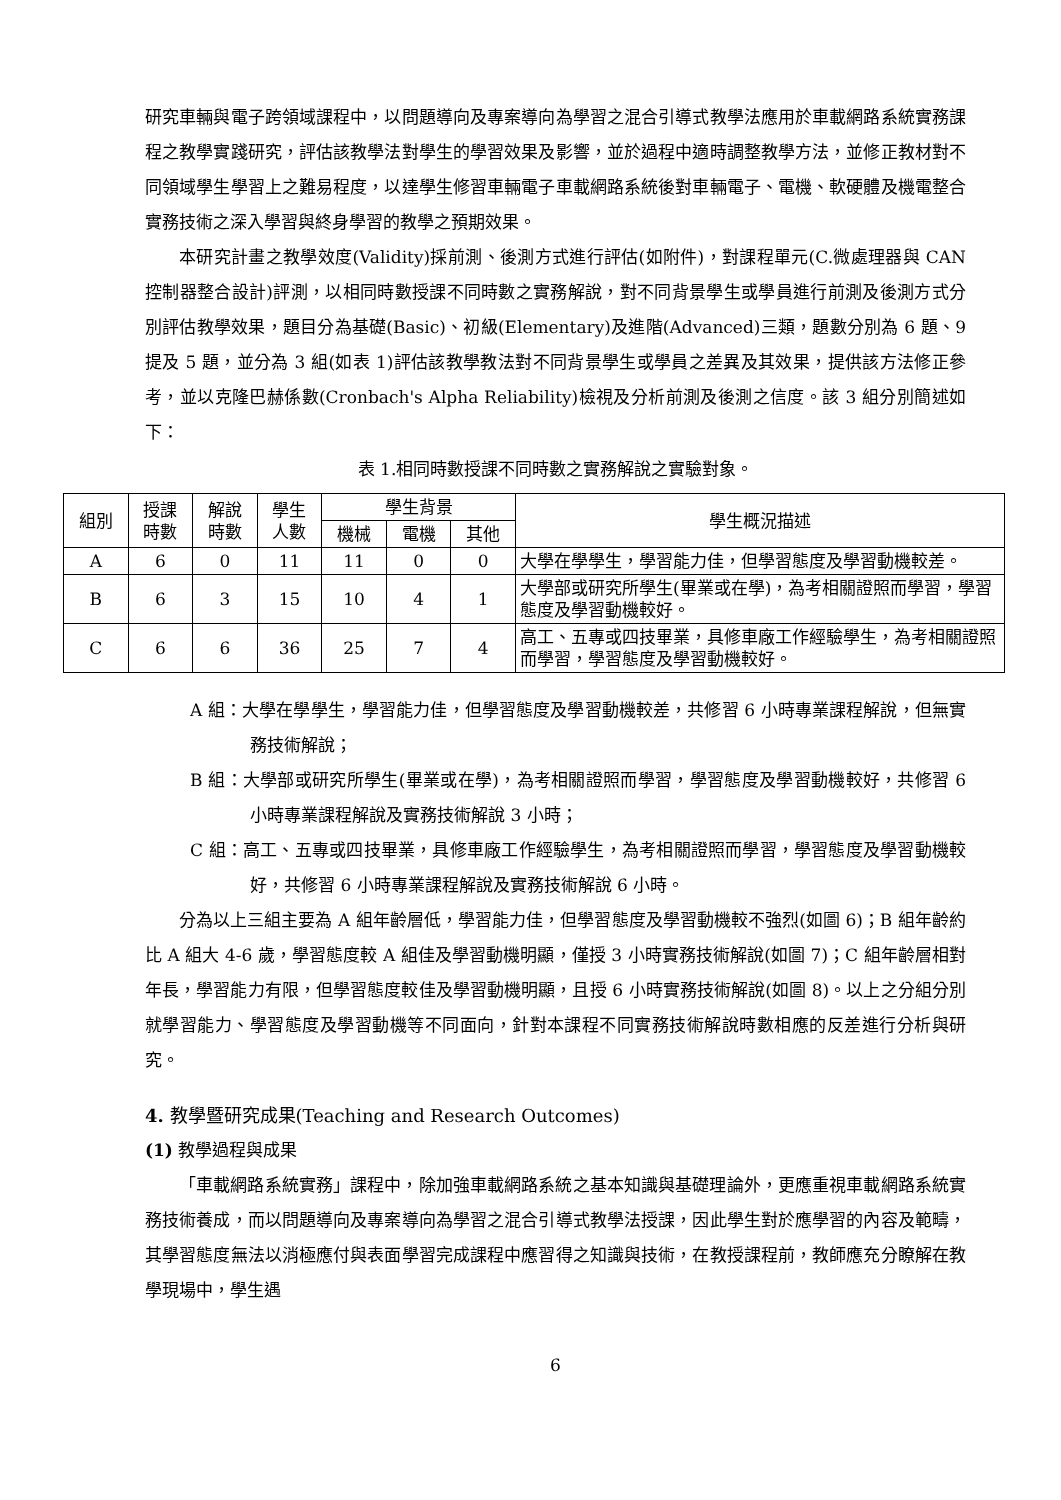研究車輛與電子跨領域課程中，以問題導向及專案導向為學習之混合引導式教學法應用於車載網路系統實務課程之教學實踐研究，評估該教學法對學生的學習效果及影響，並於過程中適時調整教學方法，並修正教材對不同領域學生學習上之難易程度，以達學生修習車輛電子車載網路系統後對車輛電子、電機、軟硬體及機電整合實務技術之深入學習與終身學習的教學之預期效果。
本研究計畫之教學效度(Validity)採前測、後測方式進行評估(如附件)，對課程單元(C.微處理器與 CAN 控制器整合設計)評測，以相同時數授課不同時數之實務解說，對不同背景學生或學員進行前測及後測方式分別評估教學效果，題目分為基礎(Basic)、初級(Elementary)及進階(Advanced)三類，題數分別為 6 題、9 提及 5 題，並分為 3 組(如表 1)評估該教學教法對不同背景學生或學員之差異及其效果，提供該方法修正參考，並以克隆巴赫係數(Cronbach's Alpha Reliability)檢視及分析前測及後測之信度。該 3 組分別簡述如下：
表 1.相同時數授課不同時數之實務解說之實驗對象。
| 組別 | 授課 時數 | 解說 時數 | 學生 人數 | 學生背景 | | | 學生概況描述 |
| --- | --- | --- | --- | --- | --- | --- | --- |
| | | | | 機械 | 電機 | 其他 | |
| A | 6 | 0 | 11 | 11 | 0 | 0 | 大學在學學生，學習能力佳，但學習態度及學習動機較差。 |
| B | 6 | 3 | 15 | 10 | 4 | 1 | 大學部或研究所學生(畢業或在學)，為考相關證照而學習，學習態度及學習動機較好。 |
| C | 6 | 6 | 36 | 25 | 7 | 4 | 高工、五專或四技畢業，具修車廠工作經驗學生，為考相關證照而學習，學習態度及學習動機較好。 |
A 組：大學在學學生，學習能力佳，但學習態度及學習動機較差，共修習 6 小時專業課程解說，但無實務技術解說；
B 組：大學部或研究所學生(畢業或在學)，為考相關證照而學習，學習態度及學習動機較好，共修習 6 小時專業課程解說及實務技術解說 3 小時；
C 組：高工、五專或四技畢業，具修車廠工作經驗學生，為考相關證照而學習，學習態度及學習動機較好，共修習 6 小時專業課程解說及實務技術解說 6 小時。
分為以上三組主要為 A 組年齡層低，學習能力佳，但學習態度及學習動機較不強烈(如圖 6)；B 組年齡約比 A 組大 4-6 歲，學習態度較 A 組佳及學習動機明顯，僅授 3 小時實務技術解說(如圖 7)；C 組年齡層相對年長，學習能力有限，但學習態度較佳及學習動機明顯，且授 6 小時實務技術解說(如圖 8)。以上之分組分別就學習能力、學習態度及學習動機等不同面向，針對本課程不同實務技術解說時數相應的反差進行分析與研究。
4. 教學暨研究成果(Teaching and Research Outcomes)
(1) 教學過程與成果
「車載網路系統實務」課程中，除加強車載網路系統之基本知識與基礎理論外，更應重視車載網路系統實務技術養成，而以問題導向及專案導向為學習之混合引導式教學法授課，因此學生對於應學習的內容及範疇，其學習態度無法以消極應付與表面學習完成課程中應習得之知識與技術，在教授課程前，教師應充分瞭解在教學現場中，學生遇
6